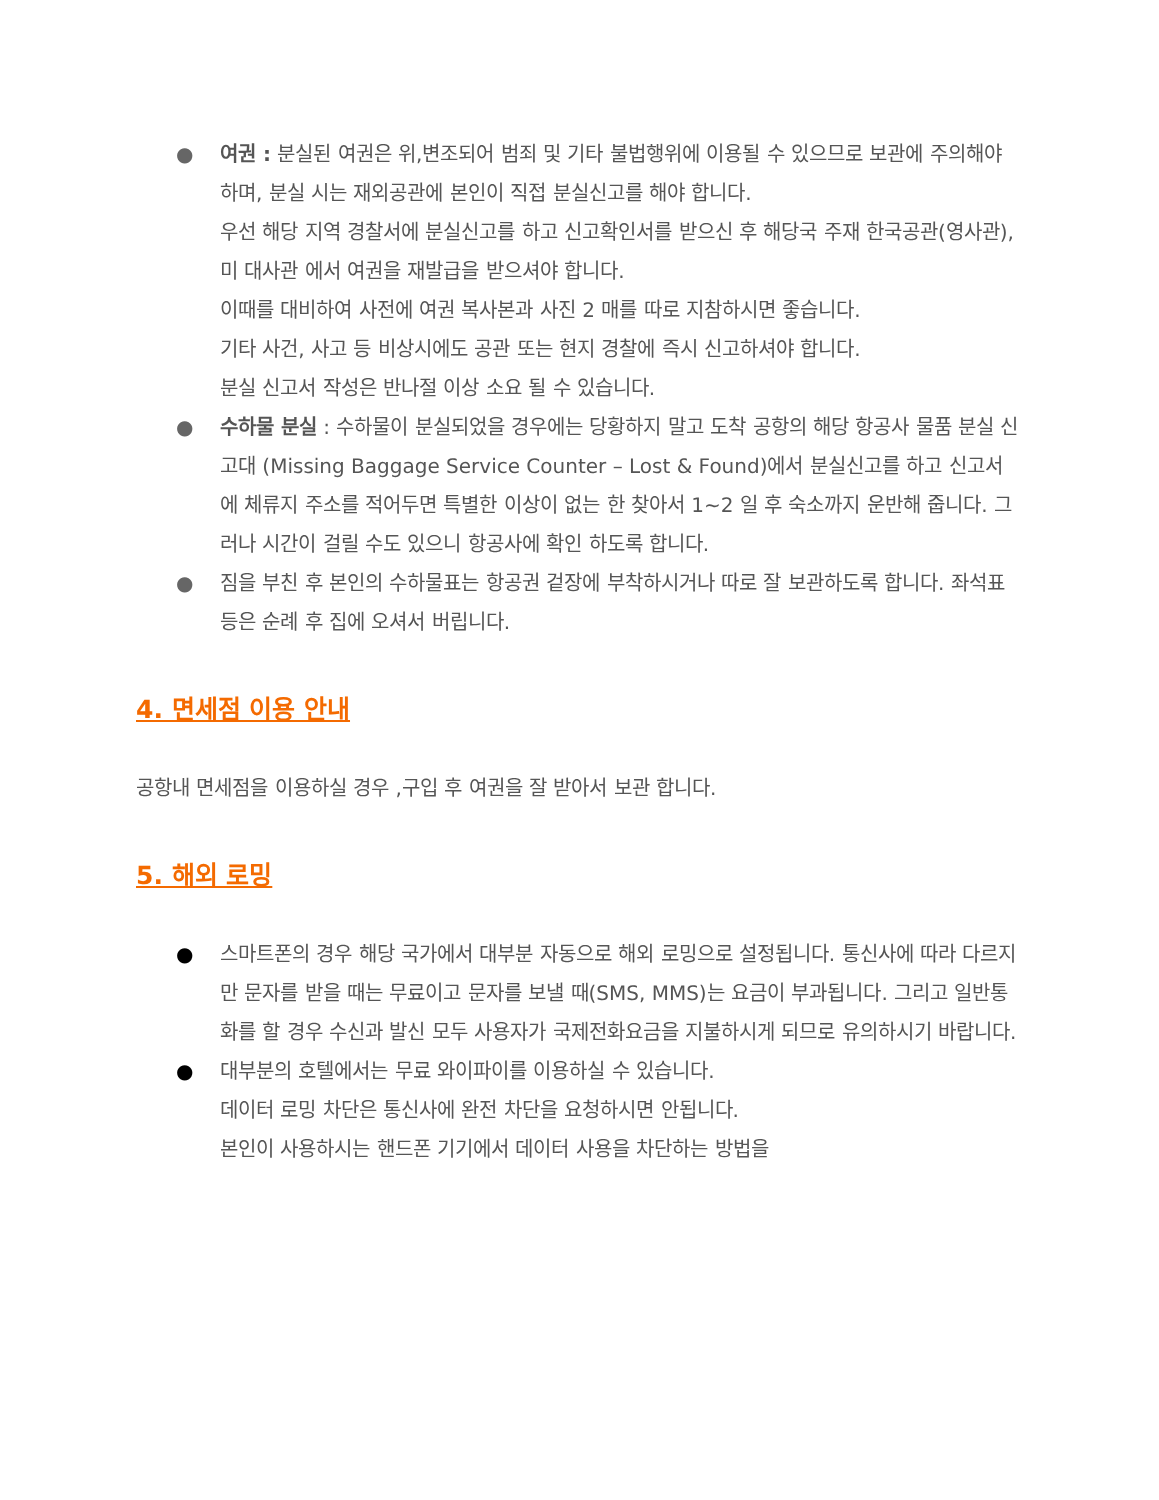● 여권 : 분실된 여권은 위,변조되어 범죄 및 기타 불법행위에 이용될 수 있으므로 보관에 주의해야 하며, 분실 시는 재외공관에 본인이 직접 분실신고를 해야 합니다.
우선 해당 지역 경찰서에 분실신고를 하고 신고확인서를 받으신 후 해당국 주재 한국공관(영사관), 미 대사관 에서 여권을 재발급을 받으셔야 합니다.
이때를 대비하여 사전에 여권 복사본과 사진 2 매를 따로 지참하시면 좋습니다.
기타 사건, 사고 등 비상시에도 공관 또는 현지 경찰에 즉시 신고하셔야 합니다.
분실 신고서 작성은 반나절 이상 소요 될 수 있습니다.
● 수하물 분실 : 수하물이 분실되었을 경우에는 당황하지 말고 도착 공항의 해당 항공사 물품 분실 신고대 (Missing Baggage Service Counter – Lost & Found)에서 분실신고를 하고 신고서에 체류지 주소를 적어두면 특별한 이상이 없는 한 찾아서 1~2 일 후 숙소까지 운반해 줍니다. 그러나 시간이 걸릴 수도 있으니 항공사에 확인 하도록 합니다.
● 짐을 부친 후 본인의 수하물표는 항공권 겉장에 부착하시거나 따로 잘 보관하도록 합니다. 좌석표 등은 순례 후 집에 오셔서 버립니다.
4. 면세점 이용 안내
공항내 면세점을 이용하실 경우 ,구입 후 여권을 잘 받아서 보관 합니다.
5. 해외 로밍
● 스마트폰의 경우 해당 국가에서 대부분 자동으로 해외 로밍으로 설정됩니다. 통신사에 따라 다르지만 문자를 받을 때는 무료이고 문자를 보낼 때(SMS, MMS)는 요금이 부과됩니다. 그리고 일반통화를 할 경우 수신과 발신 모두 사용자가 국제전화요금을 지불하시게 되므로 유의하시기 바랍니다.
● 대부분의 호텔에서는 무료 와이파이를 이용하실 수 있습니다.
데이터 로밍 차단은 통신사에 완전 차단을 요청하시면 안됩니다.
본인이 사용하시는 핸드폰 기기에서 데이터 사용을 차단하는 방법을